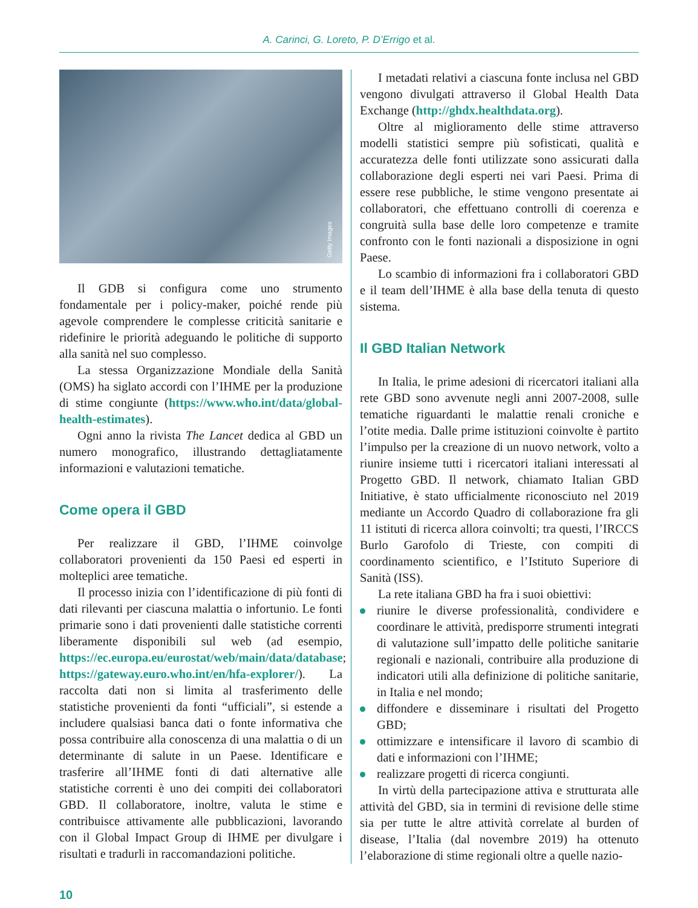A. Carinci, G. Loreto, P. D’Errigo et al.
Getty Images
Il GDB si configura come uno strumento fondamentale per i policy-maker, poiché rende più agevole comprendere le complesse criticità sanitarie e ridefinire le priorità adeguando le politiche di supporto alla sanità nel suo complesso.
La stessa Organizzazione Mondiale della Sanità (OMS) ha siglato accordi con l’IHME per la produzione di stime congiunte (https://www.who.int/data/global-health-estimates).
Ogni anno la rivista The Lancet dedica al GBD un numero monografico, illustrando dettagliatamente informazioni e valutazioni tematiche.
Come opera il GBD
Per realizzare il GBD, l’IHME coinvolge collaboratori provenienti da 150 Paesi ed esperti in molteplici aree tematiche.
Il processo inizia con l’identificazione di più fonti di dati rilevanti per ciascuna malattia o infortunio. Le fonti primarie sono i dati provenienti dalle statistiche correnti liberamente disponibili sul web (ad esempio, https://ec.europa.eu/eurostat/web/main/data/database; https://gateway.euro.who.int/en/hfa-explorer/). La raccolta dati non si limita al trasferimento delle statistiche provenienti da fonti “ufficiali”, si estende a includere qualsiasi banca dati o fonte informativa che possa contribuire alla conoscenza di una malattia o di un determinante di salute in un Paese. Identificare e trasferire all’IHME fonti di dati alternative alle statistiche correnti è uno dei compiti dei collaboratori GBD. Il collaboratore, inoltre, valuta le stime e contribuisce attivamente alle pubblicazioni, lavorando con il Global Impact Group di IHME per divulgare i risultati e tradurli in raccomandazioni politiche.
I metadati relativi a ciascuna fonte inclusa nel GBD vengono divulgati attraverso il Global Health Data Exchange (http://ghdx.healthdata.org).
Oltre al miglioramento delle stime attraverso modelli statistici sempre più sofisticati, qualità e accuratezza delle fonti utilizzate sono assicurati dalla collaborazione degli esperti nei vari Paesi. Prima di essere rese pubbliche, le stime vengono presentate ai collaboratori, che effettuano controlli di coerenza e congruità sulla base delle loro competenze e tramite confronto con le fonti nazionali a disposizione in ogni Paese.
Lo scambio di informazioni fra i collaboratori GBD e il team dell’IHME è alla base della tenuta di questo sistema.
Il GBD Italian Network
In Italia, le prime adesioni di ricercatori italiani alla rete GBD sono avvenute negli anni 2007-2008, sulle tematiche riguardanti le malattie renali croniche e l’otite media. Dalle prime istituzioni coinvolte è partito l’impulso per la creazione di un nuovo network, volto a riunire insieme tutti i ricercatori italiani interessati al Progetto GBD. Il network, chiamato Italian GBD Initiative, è stato ufficialmente riconosciuto nel 2019 mediante un Accordo Quadro di collaborazione fra gli 11 istituti di ricerca allora coinvolti; tra questi, l’IRCCS Burlo Garofolo di Trieste, con compiti di coordinamento scientifico, e l’Istituto Superiore di Sanità (ISS).
La rete italiana GBD ha fra i suoi obiettivi:
riunire le diverse professionalità, condividere e coordinare le attività, predisporre strumenti integrati di valutazione sull’impatto delle politiche sanitarie regionali e nazionali, contribuire alla produzione di indicatori utili alla definizione di politiche sanitarie, in Italia e nel mondo;
diffondere e disseminare i risultati del Progetto GBD;
ottimizzare e intensificare il lavoro di scambio di dati e informazioni con l’IHME;
realizzare progetti di ricerca congiunti.
In virtù della partecipazione attiva e strutturata alle attività del GBD, sia in termini di revisione delle stime sia per tutte le altre attività correlate al burden of disease, l’Italia (dal novembre 2019) ha ottenuto l’elaborazione di stime regionali oltre a quelle nazio-
10